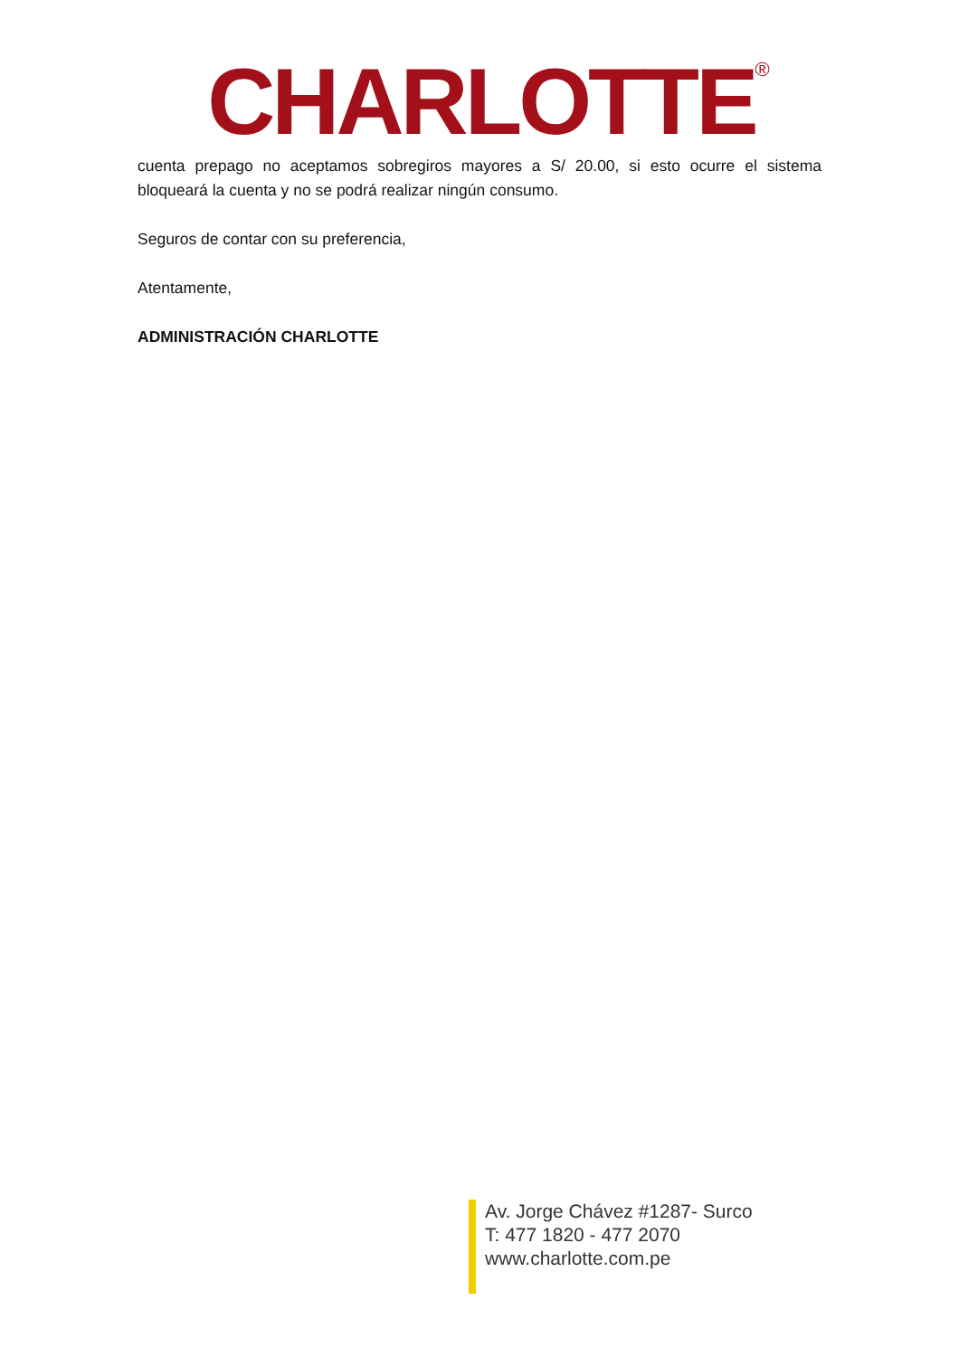CHARLOTTE<sup>®</sup>
cuenta prepago no aceptamos sobregiros mayores a S/ 20.00, si esto ocurre el sistema bloqueará la cuenta y no se podrá realizar ningún consumo.
Seguros de contar con su preferencia,
Atentamente,
ADMINISTRACIÓN CHARLOTTE
Av. Jorge Chávez #1287- Surco
T: 477 1820 - 477 2070
www.charlotte.com.pe